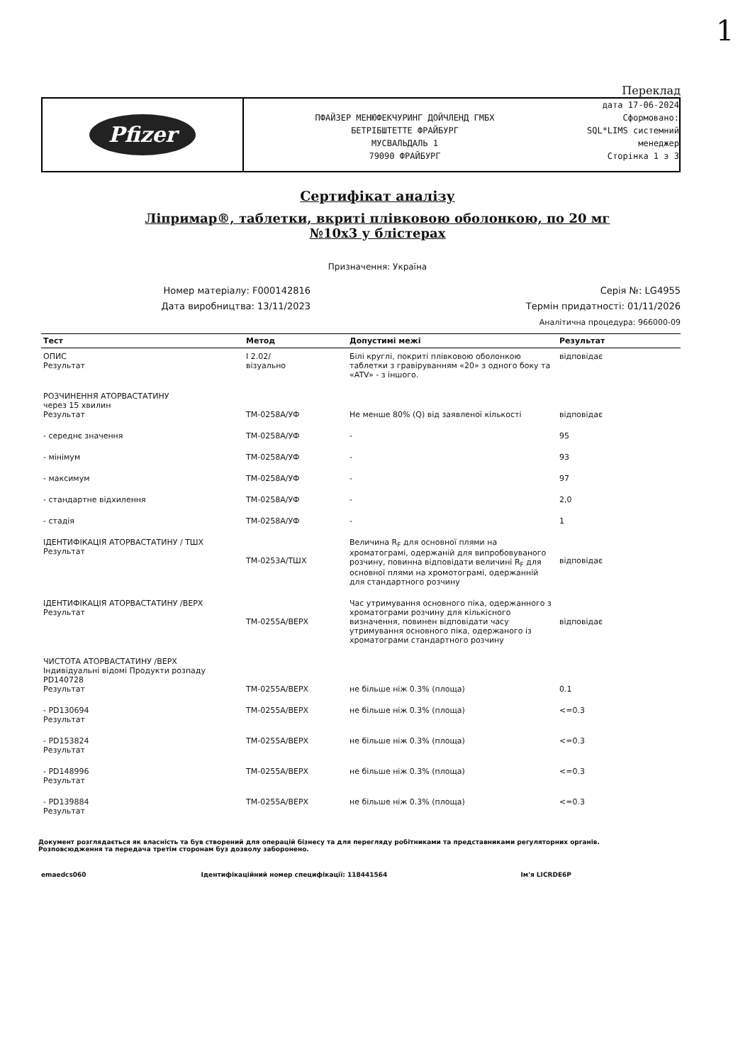1
Переклад
Pfizer
ПФАЙЗЕР МЕНЮФЕКЧУРИНГ ДОЙЧЛЕНД ГМБХ
БЕТРІБШТЕТТЕ ФРАЙБУРГ
МУСВАЛЬДАЛЬ 1
79090 ФРАЙБУРГ
дата 17-06-2024
Сформовано:
SQL*LIMS системний
менеджер
Сторінка 1 з 3
Сертифікат аналізу
Ліпримар®, таблетки, вкриті плівковою оболонкою, по 20 мг
№10х3 у блістерах
Призначення: Україна
Номер матеріалу: F000142816
Дата виробництва: 13/11/2023
Серія №: LG4955
Термін придатності: 01/11/2026
Аналітична процедура: 966000-09
| Тест | Метод | Допустимі межі | Результат |
| --- | --- | --- | --- |
| ОПИС Результат | I 2.02/ візуально | Білі круглі, покриті плівковою оболонкою таблетки з гравіруванням «20» з одного боку та «ATV» - з іншого. | відповідає |
| РОЗЧИНЕННЯ АТОРВАСТАТИНУ через 15 хвилин Результат | ТМ-0258А/УФ | Не менше 80% (Q) від заявленої кількості | відповідає |
| - середнє значення | ТМ-0258А/УФ | - | 95 |
| - мінімум | ТМ-0258А/УФ | - | 93 |
| - максимум | ТМ-0258А/УФ | - | 97 |
| - стандартне відхилення | ТМ-0258А/УФ | - | 2,0 |
| - стадія | ТМ-0258А/УФ | - | 1 |
| ІДЕНТИФІКАЦІЯ АТОРВАСТАТИНУ / ТШХ Результат | ТМ-0253А/ТШХ | Величина R<sub>F</sub> для основної плями на хроматограмі, одержаній для випробовуваного розчину, повинна відповідати величині R<sub>F</sub> для основної плями на хромотограмі, одержанній для стандартного розчину | відповідає |
| ІДЕНТИФІКАЦІЯ АТОРВАСТАТИНУ /ВЕРХ Результат | ТМ-0255А/ВЕРХ | Час утримування основного піка, одержанного з хроматограми розчину для кількісного визначення, повинен відповідати часу утримування основного піка, одержаного із хроматограми стандартного розчину | відповідає |
| ЧИСТОТА АТОРВАСТАТИНУ /ВЕРХ Індивідуальні відомі Продукти розпаду PD140728 Результат | ТМ-0255А/ВЕРХ | не більше ніж 0.3% (площа) | 0.1 |
| - PD130694 Результат | ТМ-0255А/ВЕРХ | не більше ніж 0.3% (площа) | <=0.3 |
| - PD153824 Результат | ТМ-0255А/ВЕРХ | не більше ніж 0.3% (площа) | <=0.3 |
| - PD148996 Результат | ТМ-0255А/ВЕРХ | не більше ніж 0.3% (площа) | <=0.3 |
| - PD139884 Результат | ТМ-0255А/ВЕРХ | не більше ніж 0.3% (площа) | <=0.3 |
Документ розглядається як власність та був створений для операцій бізнесу та для перегляду робітниками та представниками регуляторних органів.
Розповсюдження та передача третім сторонам буз дозволу заборонено.
emaedcs060 Ідентифікаційний номер специфікації: 118441564
Ім'я LICRDE6P